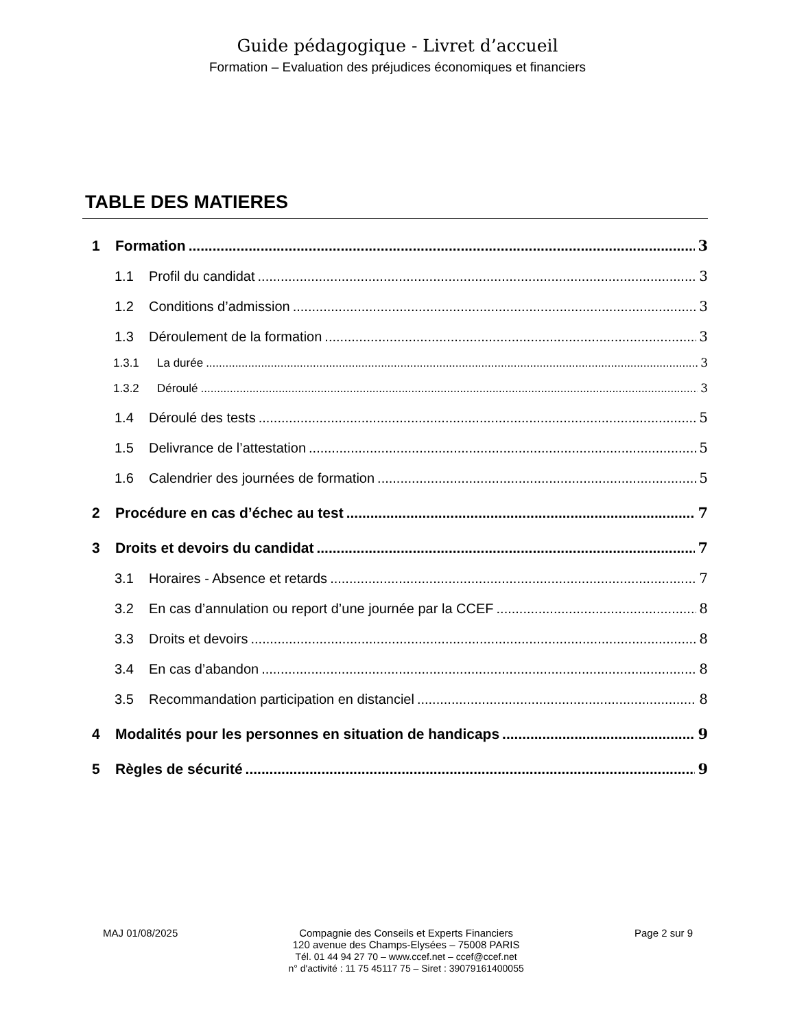Guide pédagogique - Livret d’accueil
Formation – Evaluation des préjudices économiques et financiers
TABLE DES MATIERES
1 Formation 3
1.1 Profil du candidat 3
1.2 Conditions d’admission 3
1.3 Déroulement de la formation 3
1.3.1 La durée 3
1.3.2 Déroulé 3
1.4 Déroulé des tests 5
1.5 Delivrance de l’attestation 5
1.6 Calendrier des journées de formation 5
2 Procédure en cas d’échec au test 7
3 Droits et devoirs du candidat 7
3.1 Horaires - Absence et retards 7
3.2 En cas d’annulation ou report d’une journée par la CCEF 8
3.3 Droits et devoirs 8
3.4 En cas d’abandon 8
3.5 Recommandation participation en distanciel 8
4 Modalités pour les personnes en situation de handicaps 9
5 Règles de sécurité 9
MAJ 01/08/2025 Compagnie des Conseils et Experts Financiers
120 avenue des Champs-Elysées – 75008 PARIS
Tél. 01 44 94 27 70 – www.ccef.net – ccef@ccef.net
n° d'activité : 11 75 45117 75 – Siret : 39079161400055
Page 2 sur 9